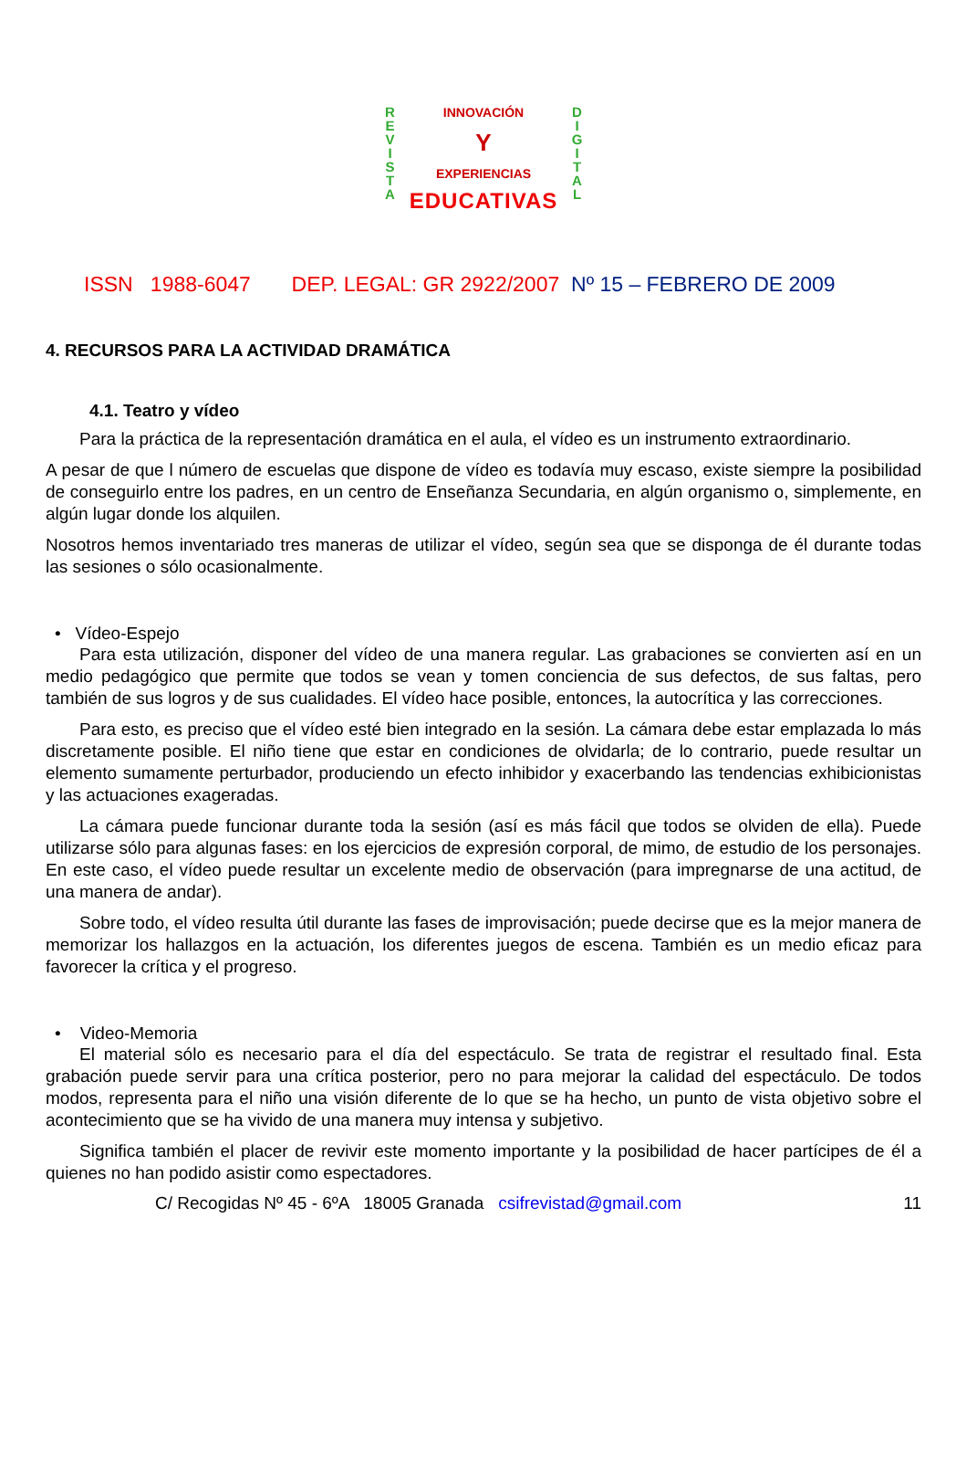R
E
V
I
S
T
A
D
I
G
I
T
A
L
INNOVACIÓN
Y
EXPERIENCIAS
EDUCATIVAS
ISSN 1988-6047 DEP. LEGAL: GR 2922/2007 Nº 15 – FEBRERO DE 2009
4. RECURSOS PARA LA ACTIVIDAD DRAMÁTICA
4.1. Teatro y vídeo
Para la práctica de la representación dramática en el aula, el vídeo es un instrumento extraordinario.
A pesar de que l número de escuelas que dispone de vídeo es todavía muy escaso, existe siempre la posibilidad de conseguirlo entre los padres, en un centro de Enseñanza Secundaria, en algún organismo o, simplemente, en algún lugar donde los alquilen.
Nosotros hemos inventariado tres maneras de utilizar el vídeo, según sea que se disponga de él durante todas las sesiones o sólo ocasionalmente.
• Vídeo-Espejo
Para esta utilización, disponer del vídeo de una manera regular. Las grabaciones se convierten así en un medio pedagógico que permite que todos se vean y tomen conciencia de sus defectos, de sus faltas, pero también de sus logros y de sus cualidades. El vídeo hace posible, entonces, la autocrítica y las correcciones.
Para esto, es preciso que el vídeo esté bien integrado en la sesión. La cámara debe estar emplazada lo más discretamente posible. El niño tiene que estar en condiciones de olvidarla; de lo contrario, puede resultar un elemento sumamente perturbador, produciendo un efecto inhibidor y exacerbando las tendencias exhibicionistas y las actuaciones exageradas.
La cámara puede funcionar durante toda la sesión (así es más fácil que todos se olviden de ella). Puede utilizarse sólo para algunas fases: en los ejercicios de expresión corporal, de mimo, de estudio de los personajes. En este caso, el vídeo puede resultar un excelente medio de observación (para impregnarse de una actitud, de una manera de andar).
Sobre todo, el vídeo resulta útil durante las fases de improvisación; puede decirse que es la mejor manera de memorizar los hallazgos en la actuación, los diferentes juegos de escena. También es un medio eficaz para favorecer la crítica y el progreso.
• Video-Memoria
El material sólo es necesario para el día del espectáculo. Se trata de registrar el resultado final. Esta grabación puede servir para una crítica posterior, pero no para mejorar la calidad del espectáculo. De todos modos, representa para el niño una visión diferente de lo que se ha hecho, un punto de vista objetivo sobre el acontecimiento que se ha vivido de una manera muy intensa y subjetivo.
Significa también el placer de revivir este momento importante y la posibilidad de hacer partícipes de él a quienes no han podido asistir como espectadores.
C/ Recogidas Nº 45 - 6ºA 18005 Granada csifrevistad@gmail.com 11